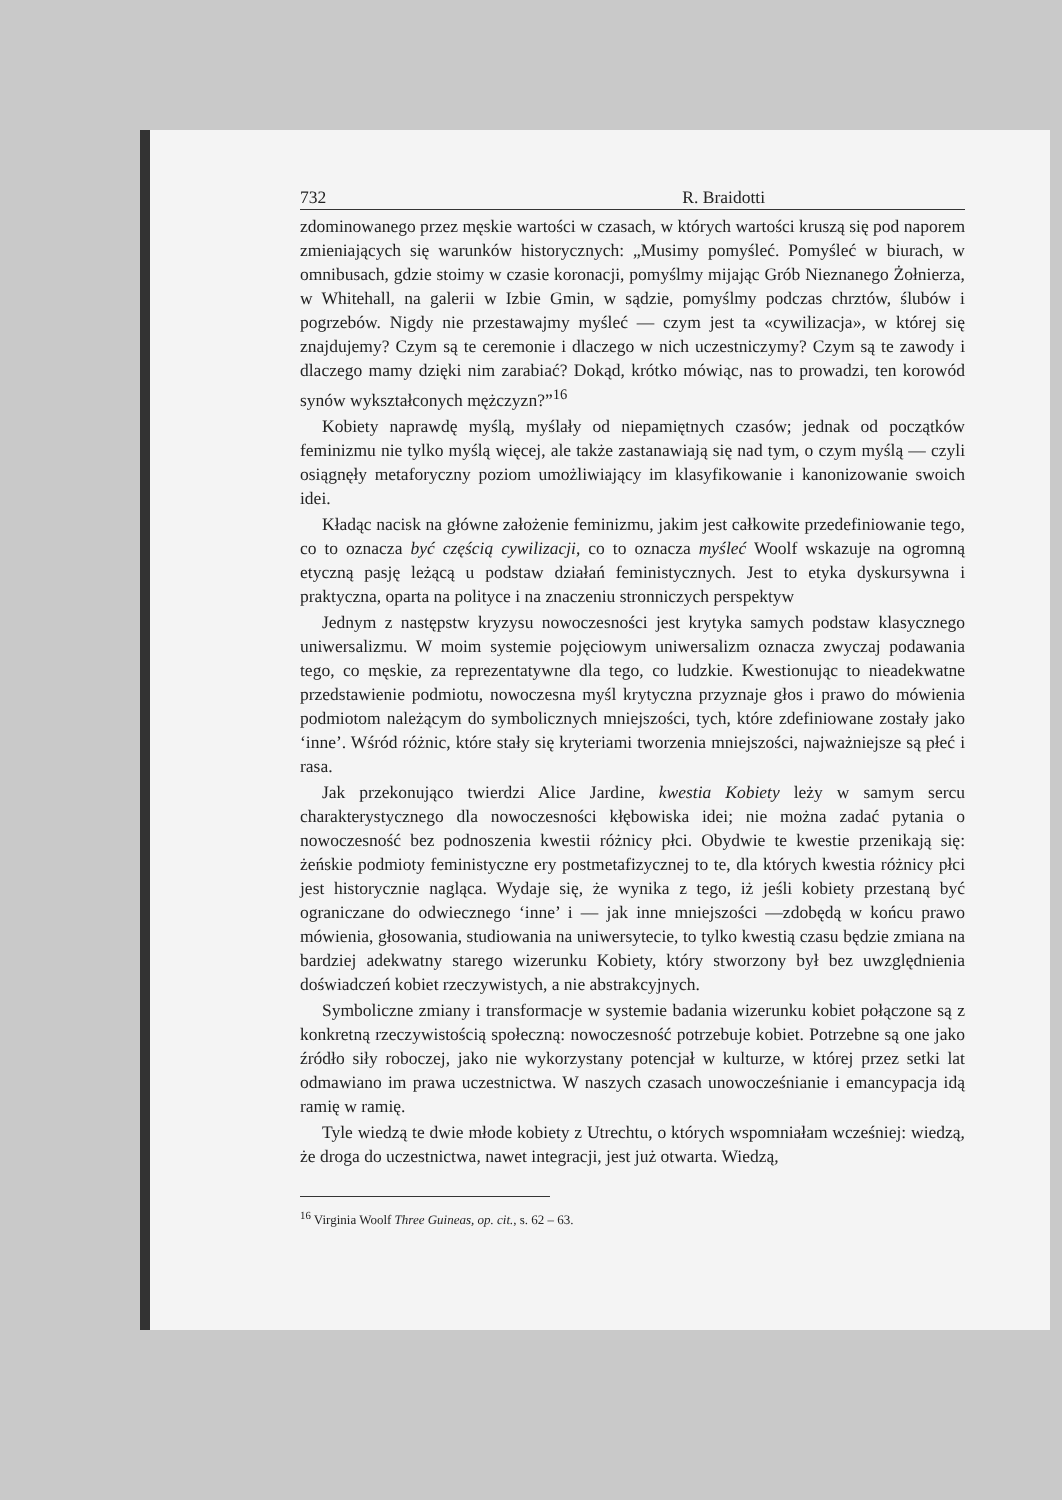732 R. Braidotti
zdominowanego przez męskie wartości w czasach, w których wartości kruszą się pod naporem zmieniających się warunków historycznych: „Musimy pomyśleć. Pomyśleć w biurach, w omnibusach, gdzie stoimy w czasie koronacji, pomyślmy mijając Grób Nieznanego Żołnierza, w Whitehall, na galerii w Izbie Gmin, w sądzie, pomyślmy podczas chrztów, ślubów i pogrzebów. Nigdy nie przestawajmy myśleć — czym jest ta «cywilizacja», w której się znajdujemy? Czym są te ceremonie i dlaczego w nich uczestniczymy? Czym są te zawody i dlaczego mamy dzięki nim zarabiać? Dokąd, krótko mówiąc, nas to prowadzi, ten korowód synów wykształconych mężczyzn?”<sup>16</sup>
Kobiety naprawdę myślą, myślały od niepamiętnych czasów; jednak od początków feminizmu nie tylko myślą więcej, ale także zastanawiają się nad tym, o czym myślą — czyli osiągnęły metaforyczny poziom umożliwiający im klasyfikowanie i kanonizowanie swoich idei.
Kładąc nacisk na główne założenie feminizmu, jakim jest całkowite przedefiniowanie tego, co to oznacza być częścią cywilizacji, co to oznacza myśleć Woolf wskazuje na ogromną etyczną pasję leżącą u podstaw działań feministycznych. Jest to etyka dyskursywna i praktyczna, oparta na polityce i na znaczeniu stronniczych perspektyw
Jednym z następstw kryzysu nowoczesności jest krytyka samych podstaw klasycznego uniwersalizmu. W moim systemie pojęciowym uniwersalizm oznacza zwyczaj podawania tego, co męskie, za reprezentatywne dla tego, co ludzkie. Kwestionując to nieadekwatne przedstawienie podmiotu, nowoczesna myśl krytyczna przyznaje głos i prawo do mówienia podmiotom należącym do symbolicznych mniejszości, tych, które zdefiniowane zostały jako ‘inne’. Wśród różnic, które stały się kryteriami tworzenia mniejszości, najważniejsze są płeć i rasa.
Jak przekonująco twierdzi Alice Jardine, kwestia Kobiety leży w samym sercu charakterystycznego dla nowoczesności kłębowiska idei; nie można zadać pytania o nowoczesność bez podnoszenia kwestii różnicy płci. Obydwie te kwestie przenikają się: żeńskie podmioty feministyczne ery postmetafizycznej to te, dla których kwestia różnicy płci jest historycznie nagląca. Wydaje się, że wynika z tego, iż jeśli kobiety przestaną być ograniczane do odwiecznego ‘inne’ i — jak inne mniejszości —zdobędą w końcu prawo mówienia, głosowania, studiowania na uniwersytecie, to tylko kwestią czasu będzie zmiana na bardziej adekwatny starego wizerunku Kobiety, który stworzony był bez uwzględnienia doświadczeń kobiet rzeczywistych, a nie abstrakcyjnych.
Symboliczne zmiany i transformacje w systemie badania wizerunku kobiet połączone są z konkretną rzeczywistością społeczną: nowoczesność potrzebuje kobiet. Potrzebne są one jako źródło siły roboczej, jako nie wykorzystany potencjał w kulturze, w której przez setki lat odmawiano im prawa uczestnictwa. W naszych czasach unowocześnianie i emancypacja idą ramię w ramię.
Tyle wiedzą te dwie młode kobiety z Utrechtu, o których wspomniałam wcześniej: wiedzą, że droga do uczestnictwa, nawet integracji, jest już otwarta. Wiedzą,
<sup>16</sup> Virginia Woolf Three Guineas, op. cit., s. 62 – 63.